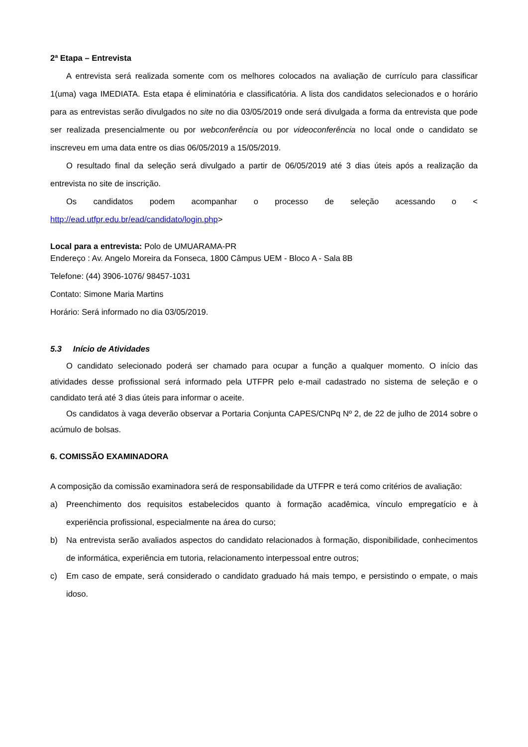2ª Etapa – Entrevista
A entrevista será realizada somente com os melhores colocados na avaliação de currículo para classificar 1(uma) vaga IMEDIATA. Esta etapa é eliminatória e classificatória. A lista dos candidatos selecionados e o horário para as entrevistas serão divulgados no site no dia 03/05/2019 onde será divulgada a forma da entrevista que pode ser realizada presencialmente ou por webconferência ou por videoconferência no local onde o candidato se inscreveu em uma data entre os dias 06/05/2019 a 15/05/2019.
O resultado final da seleção será divulgado a partir de 06/05/2019 até 3 dias úteis após a realização da entrevista no site de inscrição.
Os candidatos podem acompanhar o processo de seleção acessando o <
http://ead.utfpr.edu.br/ead/candidato/login.php>
Local para a entrevista: Polo de UMUARAMA-PR
Endereço : Av. Angelo Moreira da Fonseca, 1800 Câmpus UEM - Bloco A - Sala 8B
Telefone: (44) 3906-1076/ 98457-1031
Contato: Simone Maria Martins
Horário: Será informado no dia 03/05/2019.
5.3 Início de Atividades
O candidato selecionado poderá ser chamado para ocupar a função a qualquer momento. O início das atividades desse profissional será informado pela UTFPR pelo e-mail cadastrado no sistema de seleção e o candidato terá até 3 dias úteis para informar o aceite.
Os candidatos à vaga deverão observar a Portaria Conjunta CAPES/CNPq Nº 2, de 22 de julho de 2014 sobre o acúmulo de bolsas.
6. COMISSÃO EXAMINADORA
A composição da comissão examinadora será de responsabilidade da UTFPR e terá como critérios de avaliação:
a) Preenchimento dos requisitos estabelecidos quanto à formação acadêmica, vínculo empregatício e à experiência profissional, especialmente na área do curso;
b) Na entrevista serão avaliados aspectos do candidato relacionados à formação, disponibilidade, conhecimentos de informática, experiência em tutoria, relacionamento interpessoal entre outros;
c) Em caso de empate, será considerado o candidato graduado há mais tempo, e persistindo o empate, o mais idoso.